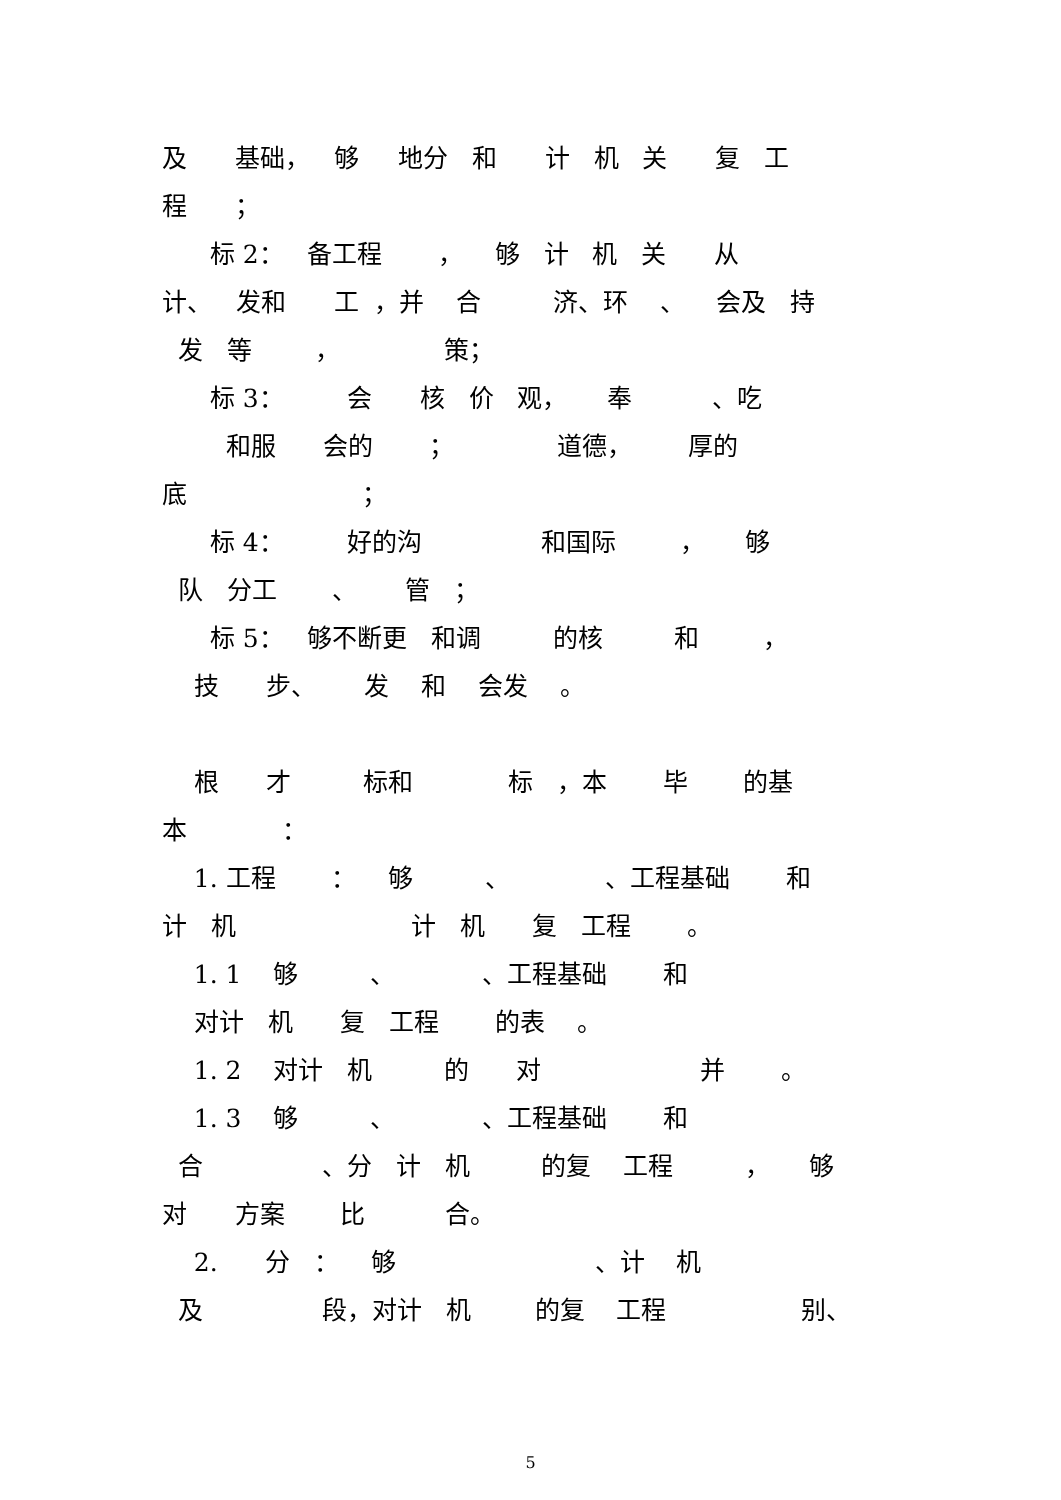及 基础， 够 地分 和 计 机 关 复 工
程 ；
标 2： 备工程 ， 够 计 机 关 从
计、 发和 工 ，并 合 济、环 、 会及 持
发 等 ， 策；
标 3： 会 核 价 观， 奉 、吃
和服 会的 ； 道德， 厚的
底 ；
标 4： 好的沟 和国际 ， 够
队 分工 、 管 ；
标 5： 够不断更 和调 的核 和 ，
技 步、 发 和 会发 。
根 才 标和 标 ，本 毕 的基
本 ：
1. 工程 ： 够 、 、工程基础 和
计 机 计 机 复 工程 。
1. 1 够 、 、工程基础 和
对计 机 复 工程 的表 。
1. 2 对计 机 的 对 并 。
1. 3 够 、 、工程基础 和
合 、分 计 机 的复 工程 ， 够
对 方案 比 合。
2. 分 ： 够 、计 机
及 段，对计 机 的复 工程 别、
5